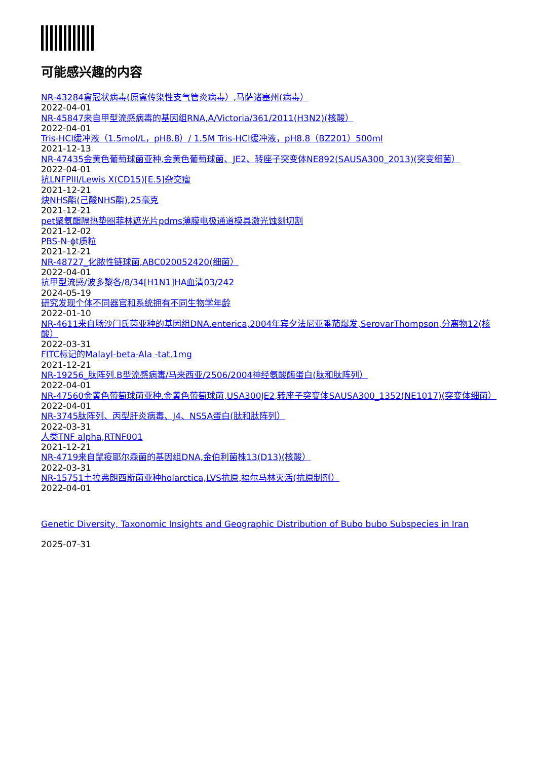可能感兴趣的内容
NR-43284禽冠状病毒(原禽传染性支气管炎病毒）,马萨诸塞州(病毒）
2022-04-01
NR-45847来自甲型流感病毒的基因组RNA,A/Victoria/361/2011(H3N2)(核酸）
2022-04-01
Tris-HCl缓冲液（1.5mol/L，pH8.8）/ 1.5M Tris-HCl缓冲液，pH8.8（BZ201）500ml
2021-12-13
NR-47435金黄色葡萄球菌亚种.金黄色葡萄球菌、JE2、转座子突变体NE892(SAUSA300_2013)(突变细菌）
2022-04-01
抗LNFPIII/Lewis X(CD15)[E.5]杂交瘤
2021-12-21
炔NHS酯(己酸NHS酯),25毫克
2021-12-21
pet聚氨酯隔热垫圈菲林遮光片pdms薄膜电极通道模具激光蚀刻切割
2021-12-02
PBS-N-ϕt质粒
2021-12-21
NR-48727_化脓性链球菌,ABC020052420(细菌）
2022-04-01
抗甲型流感/波多黎各/8/34[H1N1]HA血清03/242
2024-05-19
研究发现个体不同器官和系统拥有不同生物学年龄
2022-01-10
NR-4611来自肠沙门氏菌亚种的基因组DNA.enterica,2004年宾夕法尼亚番茄爆发,SerovarThompson,分离物12(核酸）
2022-03-31
FITC标记的Malayl-beta-Ala -tat,1mg
2021-12-21
NR-19256_肽阵列,B型流感病毒/马来西亚/2506/2004神经氨酸酶蛋白(肽和肽阵列）
2022-04-01
NR-47560金黄色葡萄球菌亚种.金黄色葡萄球菌,USA300JE2,转座子突变体SAUSA300_1352(NE1017)(突变体细菌）
2022-04-01
NR-3745肽阵列、丙型肝炎病毒、J4、NS5A蛋白(肽和肽阵列）
2022-03-31
人类TNF alpha,RTNF001
2021-12-21
NR-4719来自鼠疫耶尔森菌的基因组DNA,金伯利菌株13(D13)(核酸）
2022-03-31
NR-15751土拉弗朗西斯菌亚种holarctica,LVS抗原,福尔马林灭活(抗原制剂）
2022-04-01
Genetic Diversity, Taxonomic Insights and Geographic Distribution of Bubo bubo Subspecies in Iran
2025-07-31